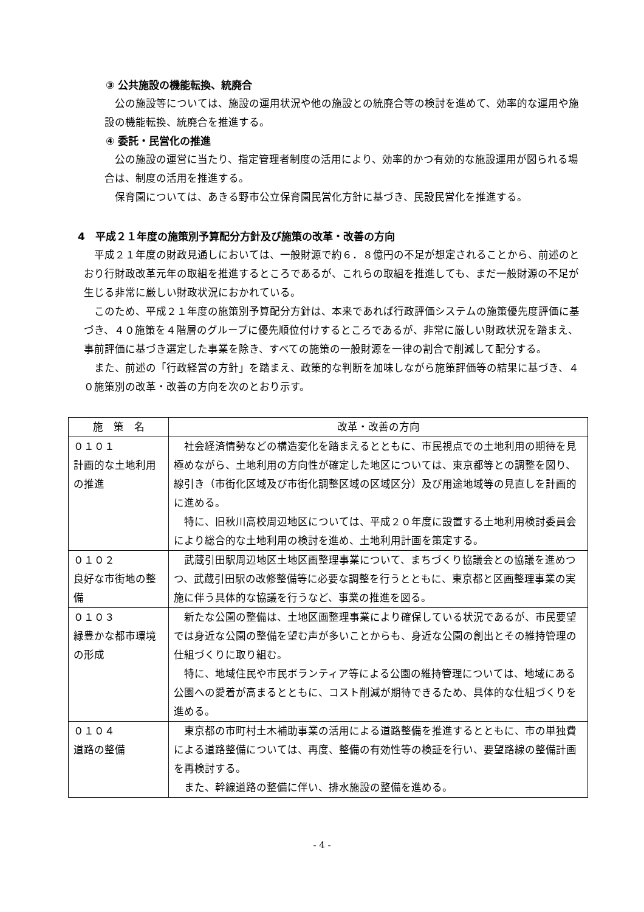③ 公共施設の機能転換、統廃合
公の施設等については、施設の運用状況や他の施設との統廃合等の検討を進めて、効率的な運用や施設の機能転換、統廃合を推進する。
④ 委託・民営化の推進
公の施設の運営に当たり、指定管理者制度の活用により、効率的かつ有効的な施設運用が図られる場合は、制度の活用を推進する。
保育園については、あきる野市公立保育園民営化方針に基づき、民設民営化を推進する。
4　平成２１年度の施策別予算配分方針及び施策の改革・改善の方向
平成２１年度の財政見通しにおいては、一般財源で約６．８億円の不足が想定されることから、前述のとおり行財政改革元年の取組を推進するところであるが、これらの取組を推進しても、まだ一般財源の不足が生じる非常に厳しい財政状況におかれている。
このため、平成２１年度の施策別予算配分方針は、本来であれば行政評価システムの施策優先度評価に基づき、４０施策を４階層のグループに優先順位付けするところであるが、非常に厳しい財政状況を踏まえ、事前評価に基づき選定した事業を除き、すべての施策の一般財源を一律の割合で削減して配分する。
また、前述の「行政経営の方針」を踏まえ、政策的な判断を加味しながら施策評価等の結果に基づき、４０施策別の改革・改善の方向を次のとおり示す。
| 施 策 名 | 改革・改善の方向 |
| --- | --- |
| ０１０１ 計画的な土地利用の推進 | 社会経済情勢などの構造変化を踏まえるとともに、市民視点での土地利用の期待を見極めながら、土地利用の方向性が確定した地区については、東京都等との調整を図り、線引き（市街化区域及び市街化調整区域の区域区分）及び用途地域等の見直しを計画的に進める。 特に、旧秋川高校周辺地区については、平成２０年度に設置する土地利用検討委員会により総合的な土地利用の検討を進め、土地利用計画を策定する。 |
| ０１０２ 良好な市街地の整備 | 武蔵引田駅周辺地区土地区画整理事業について、まちづくり協議会との協議を進めつつ、武蔵引田駅の改修整備等に必要な調整を行うとともに、東京都と区画整理事業の実施に伴う具体的な協議を行うなど、事業の推進を図る。 |
| ０１０３ 緑豊かな都市環境の形成 | 新たな公園の整備は、土地区画整理事業により確保している状況であるが、市民要望では身近な公園の整備を望む声が多いことからも、身近な公園の創出とその維持管理の仕組づくりに取り組む。 特に、地域住民や市民ボランティア等による公園の維持管理については、地域にある公園への愛着が高まるとともに、コスト削減が期待できるため、具体的な仕組づくりを進める。 |
| ０１０４ 道路の整備 | 東京都の市町村土木補助事業の活用による道路整備を推進するとともに、市の単独費による道路整備については、再度、整備の有効性等の検証を行い、要望路線の整備計画を再検討する。 また、幹線道路の整備に伴い、排水施設の整備を進める。 |
- 4 -